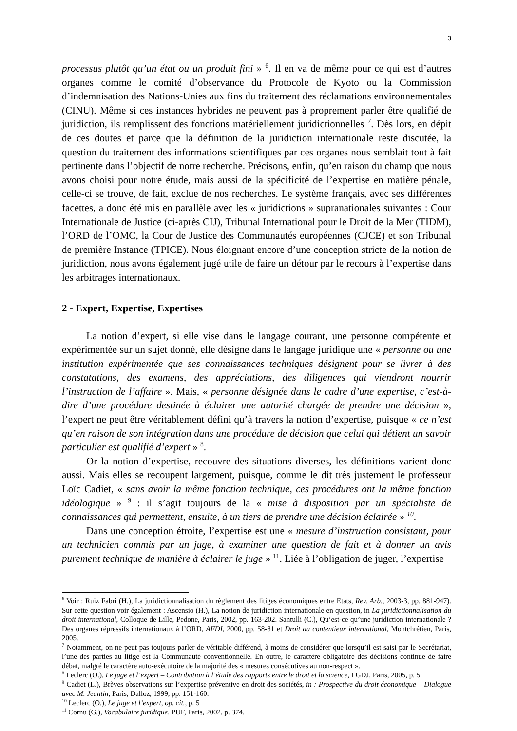3
processus plutôt qu’un état ou un produit fini » <sup>6</sup>. Il en va de même pour ce qui est d’autres organes comme le comité d’observance du Protocole de Kyoto ou la Commission d’indemnisation des Nations-Unies aux fins du traitement des réclamations environnementales (CINU). Même si ces instances hybrides ne peuvent pas à proprement parler être qualifié de juridiction, ils remplissent des fonctions matériellement juridictionnelles <sup>7</sup>. Dès lors, en dépit de ces doutes et parce que la définition de la juridiction internationale reste discutée, la question du traitement des informations scientifiques par ces organes nous semblait tout à fait pertinente dans l’objectif de notre recherche. Précisons, enfin, qu’en raison du champ que nous avons choisi pour notre étude, mais aussi de la spécificité de l’expertise en matière pénale, celle-ci se trouve, de fait, exclue de nos recherches. Le système français, avec ses différentes facettes, a donc été mis en parallèle avec les « juridictions » supranationales suivantes : Cour Internationale de Justice (ci-après CIJ), Tribunal International pour le Droit de la Mer (TIDM), l’ORD de l’OMC, la Cour de Justice des Communautés européennes (CJCE) et son Tribunal de première Instance (TPICE). Nous éloignant encore d’une conception stricte de la notion de juridiction, nous avons également jugé utile de faire un détour par le recours à l’expertise dans les arbitrages internationaux.
2 - Expert, Expertise, Expertises
La notion d’expert, si elle vise dans le langage courant, une personne compétente et expérimentée sur un sujet donné, elle désigne dans le langage juridique une « personne ou une institution expérimentée que ses connaissances techniques désignent pour se livrer à des constatations, des examens, des appréciations, des diligences qui viendront nourrir l’instruction de l’affaire ». Mais, « personne désignée dans le cadre d’une expertise, c’est-à-dire d’une procédure destinée à éclairer une autorité chargée de prendre une décision », l’expert ne peut être véritablement défini qu’à travers la notion d’expertise, puisque « ce n’est qu’en raison de son intégration dans une procédure de décision que celui qui détient un savoir particulier est qualifié d’expert » <sup>8</sup>.
Or la notion d’expertise, recouvre des situations diverses, les définitions varient donc aussi. Mais elles se recoupent largement, puisque, comme le dit très justement le professeur Loïc Cadiet, « sans avoir la même fonction technique, ces procédures ont la même fonction idéologique » <sup>9</sup> : il s’agit toujours de la « mise à disposition par un spécialiste de connaissances qui permettent, ensuite, à un tiers de prendre une décision éclairée » <sup>10</sup>.
Dans une conception étroite, l’expertise est une « mesure d’instruction consistant, pour un technicien commis par un juge, à examiner une question de fait et à donner un avis purement technique de manière à éclairer le juge » <sup>11</sup>. Liée à l’obligation de juger, l’expertise
<sup>6</sup> Voir : Ruiz Fabri (H.), La juridictionnalisation du règlement des litiges économiques entre Etats, Rev. Arb., 2003-3, pp. 881-947). Sur cette question voir également : Ascensio (H.), La notion de juridiction internationale en question, in La juridictionnalisation du droit international, Colloque de Lille, Pedone, Paris, 2002, pp. 163-202. Santulli (C.), Qu’est-ce qu’une juridiction internationale ? Des organes répressifs internationaux à l’ORD, AFDI, 2000, pp. 58-81 et Droit du contentieux international, Montchrétien, Paris, 2005.
<sup>7</sup> Notamment, on ne peut pas toujours parler de véritable différend, à moins de considérer que lorsqu’il est saisi par le Secrétariat, l’une des parties au litige est la Communauté conventionnelle. En outre, le caractère obligatoire des décisions continue de faire débat, malgré le caractère auto-exécutoire de la majorité des « mesures consécutives au non-respect ».
<sup>8</sup> Leclerc (O.), Le juge et l’expert – Contribution à l’étude des rapports entre le droit et la science, LGDJ, Paris, 2005, p. 5.
<sup>9</sup> Cadiet (L.), Brèves observations sur l’expertise préventive en droit des sociétés, in : Prospective du droit économique – Dialogue avec M. Jeantin, Paris, Dalloz, 1999, pp. 151-160.
<sup>10</sup> Leclerc (O.), Le juge et l’expert, op. cit., p. 5
<sup>11</sup> Cornu (G.), Vocabulaire juridique, PUF, Paris, 2002, p. 374.